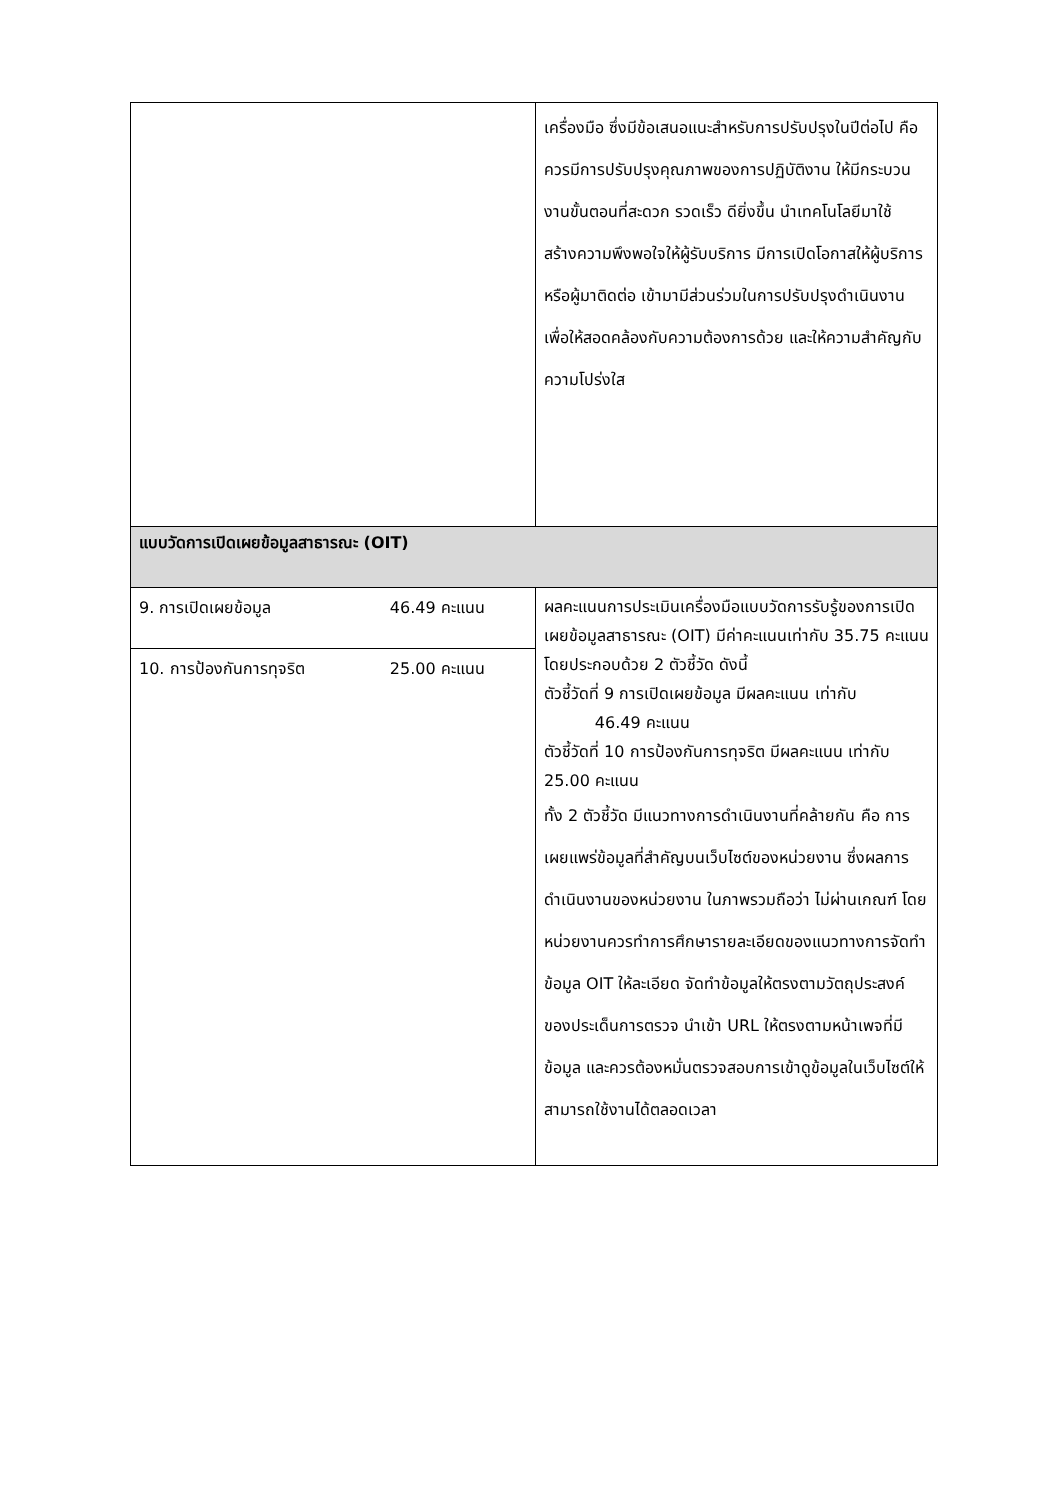| | เครื่องมือ ซึ่งมีข้อเสนอแนะสำหรับการปรับปรุงในปีต่อไป คือควรมีการปรับปรุงคุณภาพของการปฏิบัติงาน ให้มีกระบวนงานขั้นตอนที่สะดวก รวดเร็ว ดียิ่งขึ้น นำเทคโนโลยีมาใช้ สร้างความพึงพอใจให้ผู้รับบริการ มีการเปิดโอกาสให้ผู้บริการหรือผู้มาติดต่อ เข้ามามีส่วนร่วมในการปรับปรุงดำเนินงานเพื่อให้สอดคล้องกับความต้องการด้วย และให้ความสำคัญกับความโปร่งใส |
| แบบวัดการเปิดเผยข้อมูลสาธารณะ (OIT) | |
| / 9. การเปิดเผยข้อมูล / 46.49 คะแนน / / 10. การป้องกันการทุจริต / 25.00 คะแนน / | ผลคะแนนการประเมินเครื่องมือแบบวัดการรับรู้ของการเปิดเผยข้อมูลสาธารณะ (OIT) มีค่าคะแนนเท่ากับ 35.75 คะแนน โดยประกอบด้วย 2 ตัวชี้วัด ดังนี้ ตัวชี้วัดที่ 9 การเปิดเผยข้อมูล มีผลคะแนน เท่ากับ 46.49 คะแนน ตัวชี้วัดที่ 10 การป้องกันการทุจริต มีผลคะแนน เท่ากับ 25.00 คะแนน ทั้ง 2 ตัวชี้วัด มีแนวทางการดำเนินงานที่คล้ายกัน คือ การเผยแพร่ข้อมูลที่สำคัญบนเว็บไซต์ของหน่วยงาน ซึ่งผลการดำเนินงานของหน่วยงาน ในภาพรวมถือว่า ไม่ผ่านเกณฑ์ โดยหน่วยงานควรทำการศึกษารายละเอียดของแนวทางการจัดทำข้อมูล OIT ให้ละเอียด จัดทำข้อมูลให้ตรงตามวัตถุประสงค์ของประเด็นการตรวจ นำเข้า URL ให้ตรงตามหน้าเพจที่มีข้อมูล และควรต้องหมั่นตรวจสอบการเข้าดูข้อมูลในเว็บไซต์ให้สามารถใช้งานได้ตลอดเวลา |